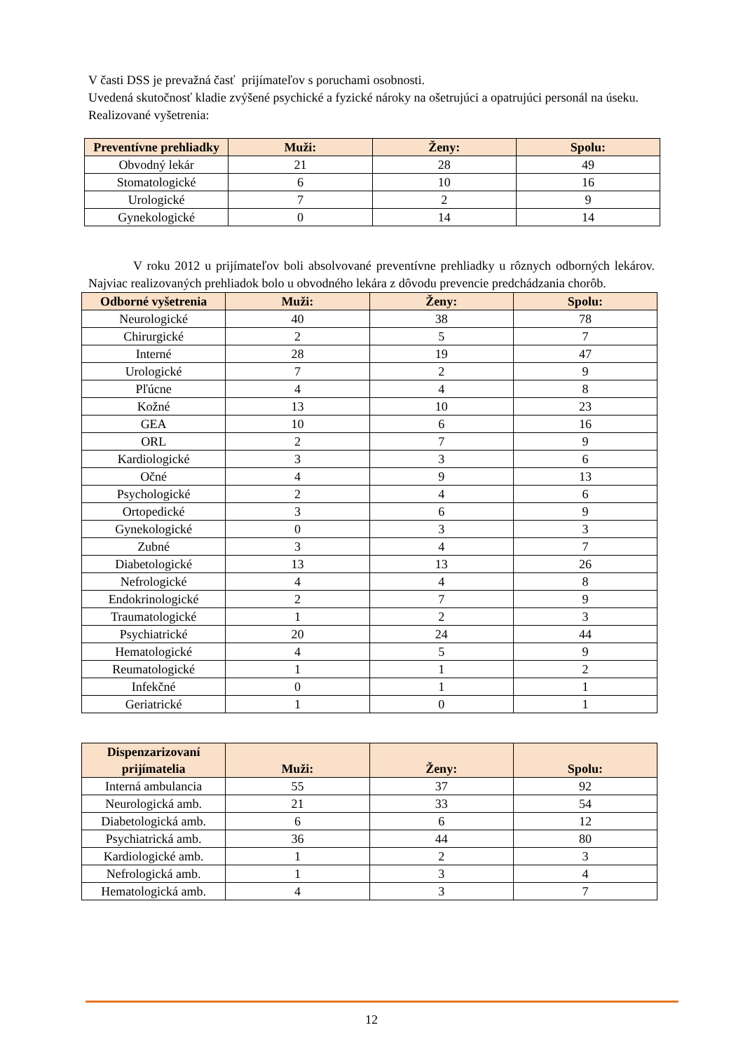V časti DSS je prevažná časť prijímateľov s poruchami osobnosti.
Uvedená skutočnosť kladie zvýšené psychické a fyzické nároky na ošetrujúci a opatrujúci personál na úseku.
Realizované vyšetrenia:
| Preventívne prehliadky | Muži: | Ženy: | Spolu: |
| --- | --- | --- | --- |
| Obvodný lekár | 21 | 28 | 49 |
| Stomatologické | 6 | 10 | 16 |
| Urologické | 7 | 2 | 9 |
| Gynekologické | 0 | 14 | 14 |
V roku 2012 u prijímateľov boli absolvované preventívne prehliadky u rôznych odborných lekárov. Najviac realizovaných prehliadok bolo u obvodného lekára z dôvodu prevencie predchádzania chorôb.
| Odborné vyšetrenia | Muži: | Ženy: | Spolu: |
| --- | --- | --- | --- |
| Neurologické | 40 | 38 | 78 |
| Chirurgické | 2 | 5 | 7 |
| Interné | 28 | 19 | 47 |
| Urologické | 7 | 2 | 9 |
| Pľúcne | 4 | 4 | 8 |
| Kožné | 13 | 10 | 23 |
| GEA | 10 | 6 | 16 |
| ORL | 2 | 7 | 9 |
| Kardiologické | 3 | 3 | 6 |
| Očné | 4 | 9 | 13 |
| Psychologické | 2 | 4 | 6 |
| Ortopedické | 3 | 6 | 9 |
| Gynekologické | 0 | 3 | 3 |
| Zubné | 3 | 4 | 7 |
| Diabetologické | 13 | 13 | 26 |
| Nefrologické | 4 | 4 | 8 |
| Endokrinologické | 2 | 7 | 9 |
| Traumatologické | 1 | 2 | 3 |
| Psychiatrické | 20 | 24 | 44 |
| Hematologické | 4 | 5 | 9 |
| Reumatologické | 1 | 1 | 2 |
| Infekčné | 0 | 1 | 1 |
| Geriatrické | 1 | 0 | 1 |
| Dispenzarizovaní prijímatelia | Muži: | Ženy: | Spolu: |
| --- | --- | --- | --- |
| Interná ambulancia | 55 | 37 | 92 |
| Neurologická amb. | 21 | 33 | 54 |
| Diabetologická amb. | 6 | 6 | 12 |
| Psychiatrická amb. | 36 | 44 | 80 |
| Kardiologické amb. | 1 | 2 | 3 |
| Nefrologická amb. | 1 | 3 | 4 |
| Hematologická amb. | 4 | 3 | 7 |
12